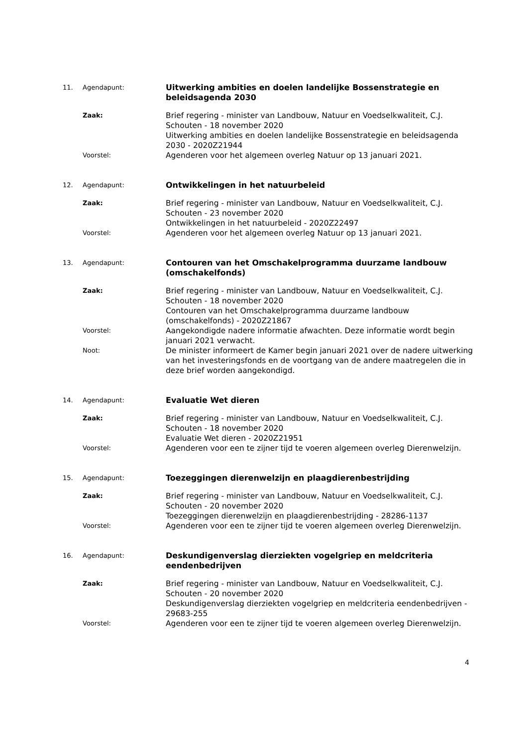11. Agendapunt:
Uitwerking ambities en doelen landelijke Bossenstrategie en beleidsagenda 2030
Zaak:
Brief regering - minister van Landbouw, Natuur en Voedselkwaliteit, C.J. Schouten - 18 november 2020
Uitwerking ambities en doelen landelijke Bossenstrategie en beleidsagenda 2030 - 2020Z21944
Voorstel:
Agenderen voor het algemeen overleg Natuur op 13 januari 2021.
12. Agendapunt:
Ontwikkelingen in het natuurbeleid
Zaak:
Brief regering - minister van Landbouw, Natuur en Voedselkwaliteit, C.J. Schouten - 23 november 2020
Ontwikkelingen in het natuurbeleid - 2020Z22497
Voorstel:
Agenderen voor het algemeen overleg Natuur op 13 januari 2021.
13. Agendapunt:
Contouren van het Omschakelprogramma duurzame landbouw (omschakelfonds)
Zaak:
Brief regering - minister van Landbouw, Natuur en Voedselkwaliteit, C.J. Schouten - 18 november 2020
Contouren van het Omschakelprogramma duurzame landbouw (omschakelfonds) - 2020Z21867
Voorstel:
Aangekondigde nadere informatie afwachten. Deze informatie wordt begin januari 2021 verwacht.
Noot:
De minister informeert de Kamer begin januari 2021 over de nadere uitwerking van het investeringsfonds en de voortgang van de andere maatregelen die in deze brief worden aangekondigd.
14. Agendapunt:
Evaluatie Wet dieren
Zaak:
Brief regering - minister van Landbouw, Natuur en Voedselkwaliteit, C.J. Schouten - 18 november 2020
Evaluatie Wet dieren - 2020Z21951
Voorstel:
Agenderen voor een te zijner tijd te voeren algemeen overleg Dierenwelzijn.
15. Agendapunt:
Toezeggingen dierenwelzijn en plaagdierenbestrijding
Zaak:
Brief regering - minister van Landbouw, Natuur en Voedselkwaliteit, C.J. Schouten - 20 november 2020
Toezeggingen dierenwelzijn en plaagdierenbestrijding - 28286-1137
Voorstel:
Agenderen voor een te zijner tijd te voeren algemeen overleg Dierenwelzijn.
16. Agendapunt:
Deskundigenverslag dierziekten vogelgriep en meldcriteria eendenbedrijven
Zaak:
Brief regering - minister van Landbouw, Natuur en Voedselkwaliteit, C.J. Schouten - 20 november 2020
Deskundigenverslag dierziekten vogelgriep en meldcriteria eendenbedrijven - 29683-255
Voorstel:
Agenderen voor een te zijner tijd te voeren algemeen overleg Dierenwelzijn.
4